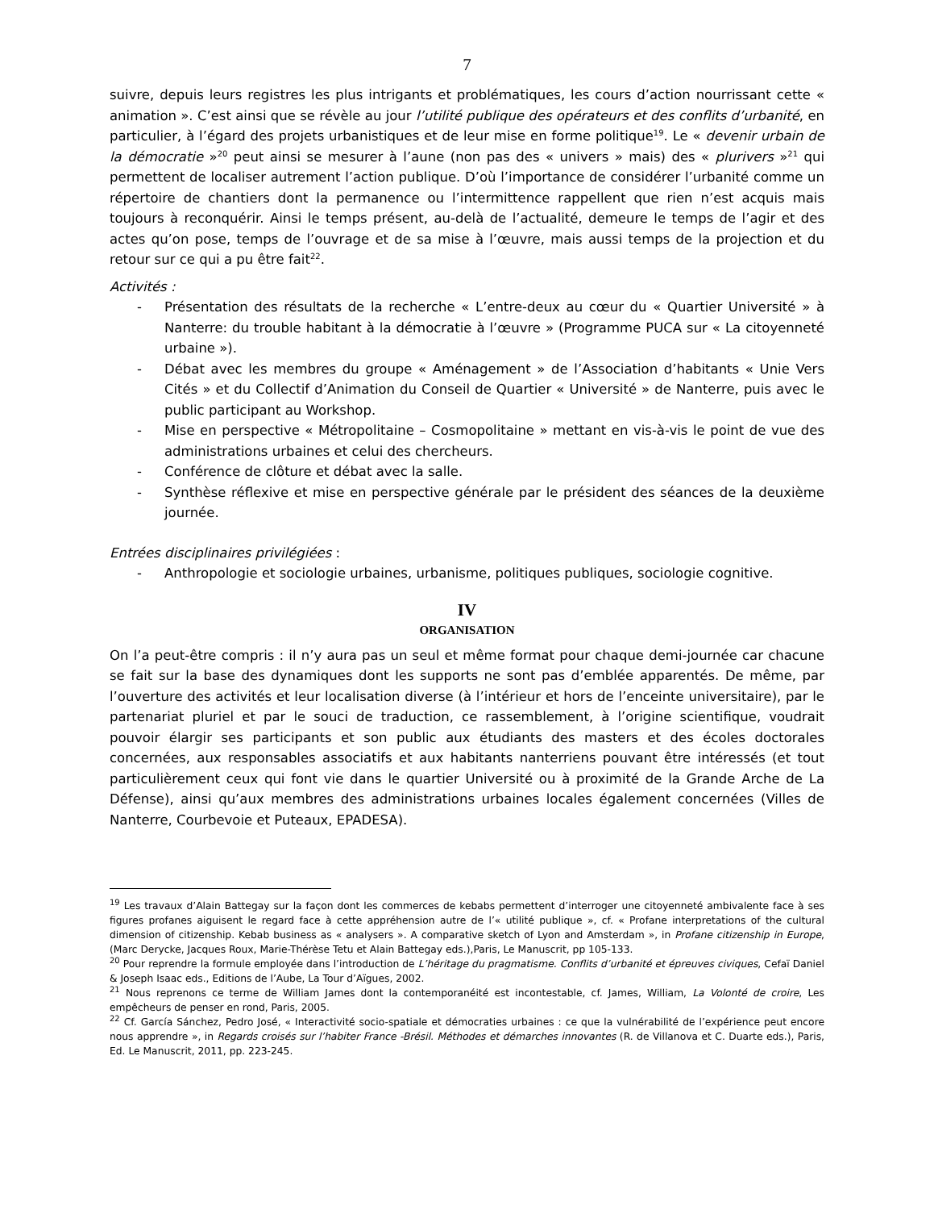7
suivre, depuis leurs registres les plus intrigants et problématiques, les cours d’action nourrissant cette « animation ». C’est ainsi que se révèle au jour l’utilité publique des opérateurs et des conflits d’urbanité, en particulier, à l’égard des projets urbanistiques et de leur mise en forme politique<sup>19</sup>. Le « devenir urbain de la démocratie »<sup>20</sup> peut ainsi se mesurer à l’aune (non pas des « univers » mais) des « plurivers »<sup>21</sup> qui permettent de localiser autrement l’action publique. D’où l’importance de considérer l’urbanité comme un répertoire de chantiers dont la permanence ou l’intermittence rappellent que rien n’est acquis mais toujours à reconquérir. Ainsi le temps présent, au-delà de l’actualité, demeure le temps de l’agir et des actes qu’on pose, temps de l’ouvrage et de sa mise à l’œuvre, mais aussi temps de la projection et du retour sur ce qui a pu être fait<sup>22</sup>.
Activités :
- Présentation des résultats de la recherche « L’entre-deux au cœur du « Quartier Université » à Nanterre: du trouble habitant à la démocratie à l’œuvre » (Programme PUCA sur « La citoyenneté urbaine »).
- Débat avec les membres du groupe « Aménagement » de l’Association d’habitants « Unie Vers Cités » et du Collectif d’Animation du Conseil de Quartier « Université » de Nanterre, puis avec le public participant au Workshop.
- Mise en perspective « Métropolitaine – Cosmopolitaine » mettant en vis-à-vis le point de vue des administrations urbaines et celui des chercheurs.
- Conférence de clôture et débat avec la salle.
- Synthèse réflexive et mise en perspective générale par le président des séances de la deuxième journée.
Entrées disciplinaires privilégiées :
- Anthropologie et sociologie urbaines, urbanisme, politiques publiques, sociologie cognitive.
IV
ORGANISATION
On l’a peut-être compris : il n’y aura pas un seul et même format pour chaque demi-journée car chacune se fait sur la base des dynamiques dont les supports ne sont pas d’emblée apparentés. De même, par l’ouverture des activités et leur localisation diverse (à l’intérieur et hors de l’enceinte universitaire), par le partenariat pluriel et par le souci de traduction, ce rassemblement, à l’origine scientifique, voudrait pouvoir élargir ses participants et son public aux étudiants des masters et des écoles doctorales concernées, aux responsables associatifs et aux habitants nanterriens pouvant être intéressés (et tout particulièrement ceux qui font vie dans le quartier Université ou à proximité de la Grande Arche de La Défense), ainsi qu’aux membres des administrations urbaines locales également concernées (Villes de Nanterre, Courbevoie et Puteaux, EPADESA).
<sup>19</sup> Les travaux d’Alain Battegay sur la façon dont les commerces de kebabs permettent d’interroger une citoyenneté ambivalente face à ses figures profanes aiguisent le regard face à cette appréhension autre de l’« utilité publique », cf. « Profane interpretations of the cultural dimension of citizenship. Kebab business as « analysers ». A comparative sketch of Lyon and Amsterdam », in Profane citizenship in Europe, (Marc Derycke, Jacques Roux, Marie-Thérèse Tetu et Alain Battegay eds.),Paris, Le Manuscrit, pp 105-133.
<sup>20</sup> Pour reprendre la formule employée dans l’introduction de L’héritage du pragmatisme. Conflits d’urbanité et épreuves civiques, Cefaï Daniel & Joseph Isaac eds., Editions de l’Aube, La Tour d’Aïgues, 2002.
<sup>21</sup> Nous reprenons ce terme de William James dont la contemporanéité est incontestable, cf. James, William, La Volonté de croire, Les empêcheurs de penser en rond, Paris, 2005.
<sup>22</sup> Cf. García Sánchez, Pedro José, « Interactivité socio-spatiale et démocraties urbaines : ce que la vulnérabilité de l’expérience peut encore nous apprendre », in Regards croisés sur l’habiter France -Brésil. Méthodes et démarches innovantes (R. de Villanova et C. Duarte eds.), Paris, Ed. Le Manuscrit, 2011, pp. 223-245.